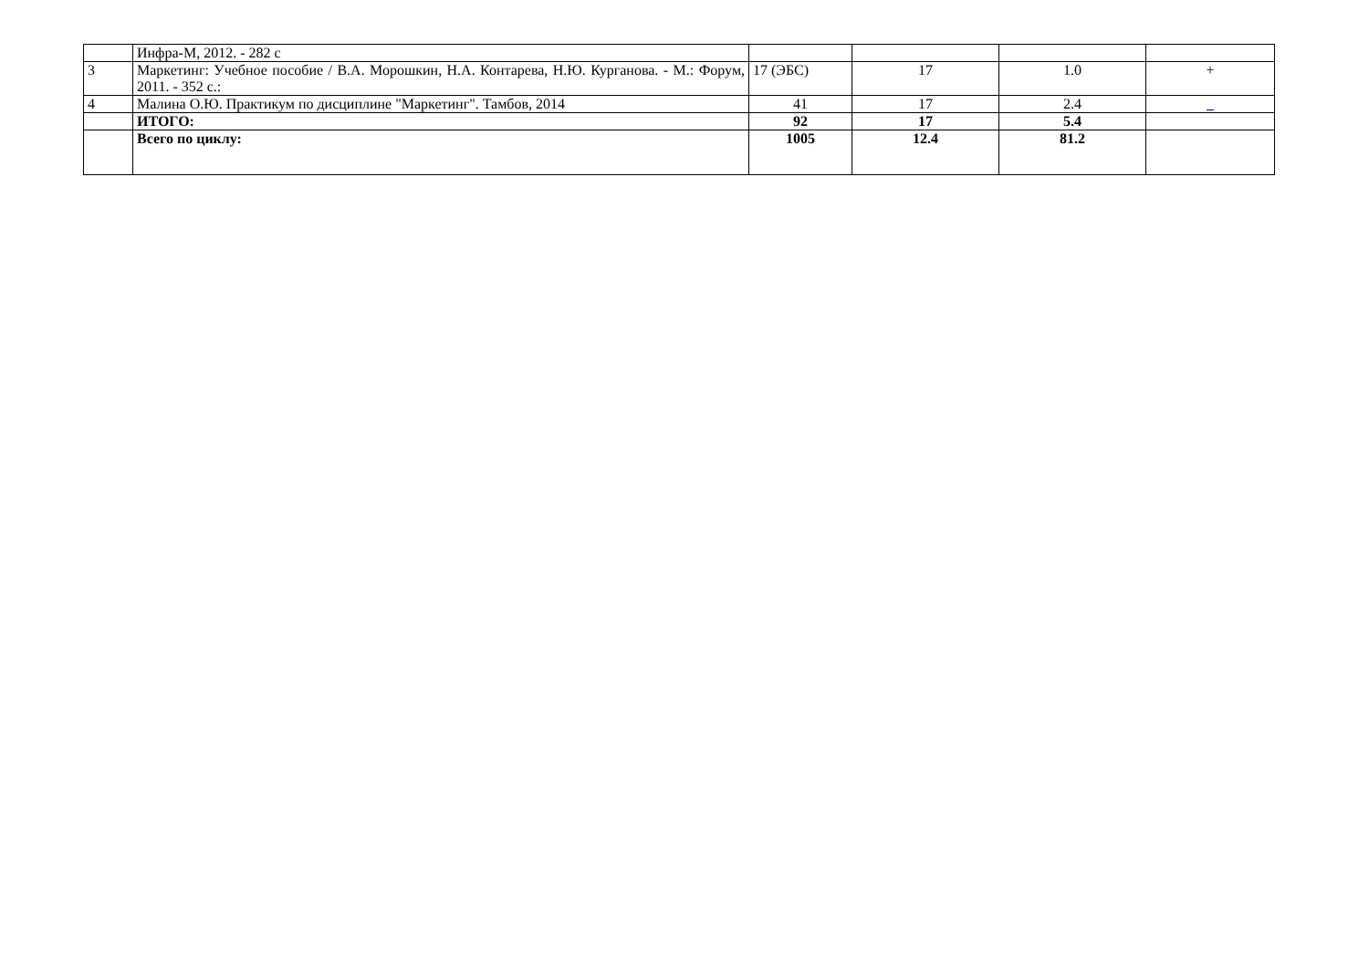| | Инфра-М, 2012. - 282 с | | | | |
| 3 | Маркетинг: Учебное пособие / В.А. Морошкин, Н.А. Контарева, Н.Ю. Курганова. - М.: Форум, 2011. - 352 с.: | 17 (ЭБС) | 17 | 1.0 | + |
| 4 | Малина О.Ю. Практикум по дисциплине "Маркетинг". Тамбов, 2014 | 41 | 17 | 2.4 | _ |
| | ИТОГО: | 92 | 17 | 5.4 | |
| | Всего по циклу: | 1005 | 12.4 | 81.2 | |